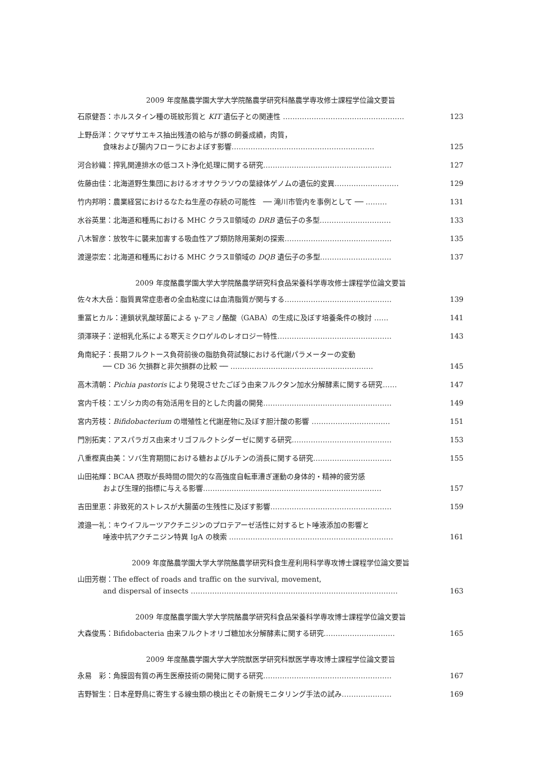2009 年度酪農学園大学大学院酪農学研究科酪農学専攻修士課程学位論文要旨
石原健吾：ホルスタイン種の斑紋形質と KIT 遺伝子との関連性 …………………………………………… 123
上野岳洋：クマザサエキス抽出残渣の給与が豚の飼養成績，肉質，
食味および腸内フローラにおよぼす影響……………………………………………………
125
河合紗織：搾乳関連排水の低コスト浄化処理に関する研究……………………………………………… 127
佐藤由佳：北海道野生集団におけるオオサクラソウの葉緑体ゲノムの遺伝的変異……………………… 129
竹内邦明：農業経営におけるなたね生産の存続の可能性　── 滝川市管内を事例として ── ……… 131
水谷英里：北海道和種馬における MHC クラスⅡ領域の DRB 遺伝子の多型………………………… 133
八木智彦：放牧牛に襲来加害する吸血性アブ類防除用薬剤の探索……………………………………… 135
渡邊崇宏：北海道和種馬における MHC クラスⅡ領域の DQB 遺伝子の多型………………………… 137
2009 年度酪農学園大学大学院酪農学研究科食品栄養科学専攻修士課程学位論文要旨
佐々木大岳：脂質異常症患者の全血粘度には血清脂質が関与する……………………………………… 139
重冨ヒカル：連鎖状乳酸球菌による γ-アミノ酪酸（GABA）の生成に及ぼす培養条件の検討 …… 141
須澤瑛子：逆相乳化系による寒天ミクロゲルのレオロジー特性………………………………………… 143
角南紀子：長期フルクトース負荷前後の脂肪負荷試験における代謝パラメーターの変動
── CD 36 欠損群と非欠損群の比較 ── ……………………………………………………
145
高木清朝：Pichia pastoris により発現させたごぼう由来フルクタン加水分解酵素に関する研究…… 147
宮内千枝：エゾシカ肉の有効活用を目的とした肉醤の開発……………………………………………… 149
宮内芳枝：Bifidobacterium の増殖性と代謝産物に及ぼす胆汁酸の影響 …………………………… 151
門別拓実：アスパラガス由来オリゴフルクトシダーゼに関する研究…………………………………… 153
八重樫真由美：ソバ生育期間における糖およびルチンの消長に関する研究…………………………… 155
山田祐輝：BCAA 摂取が長時間の間欠的な高強度自転車漕ぎ運動の身体的・精神的疲労感
および生理的指標に与える影響…………………………………………………………………
157
吉田里恵：非致死的ストレスが大腸菌の生残性に及ぼす影響…………………………………………… 159
渡邉一礼：キウイフルーツアクチニジンのプロテアーゼ活性に対するヒト唾液添加の影響と
唾液中抗アクチニジン特異 IgA の検索 ……………………………………………………………
161
2009 年度酪農学園大学大学院酪農学研究科食生産利用科学専攻博士課程学位論文要旨
山田芳樹：The effect of roads and traffic on the survival, movement,
and dispersal of insects ……………………………………………………………………………
163
2009 年度酪農学園大学大学院酪農学研究科食品栄養科学専攻博士課程学位論文要旨
大森俊馬：Bifidobacteria 由来フルクトオリゴ糖加水分解酵素に関する研究………………………… 165
2009 年度酪農学園大学大学院獣医学研究科獣医学専攻博士課程学位論文要旨
永易　彩：角膜固有質の再生医療技術の開発に関する研究……………………………………………… 167
吉野智生：日本産野鳥に寄生する線虫類の検出とその新規モニタリング手法の試み………………… 169